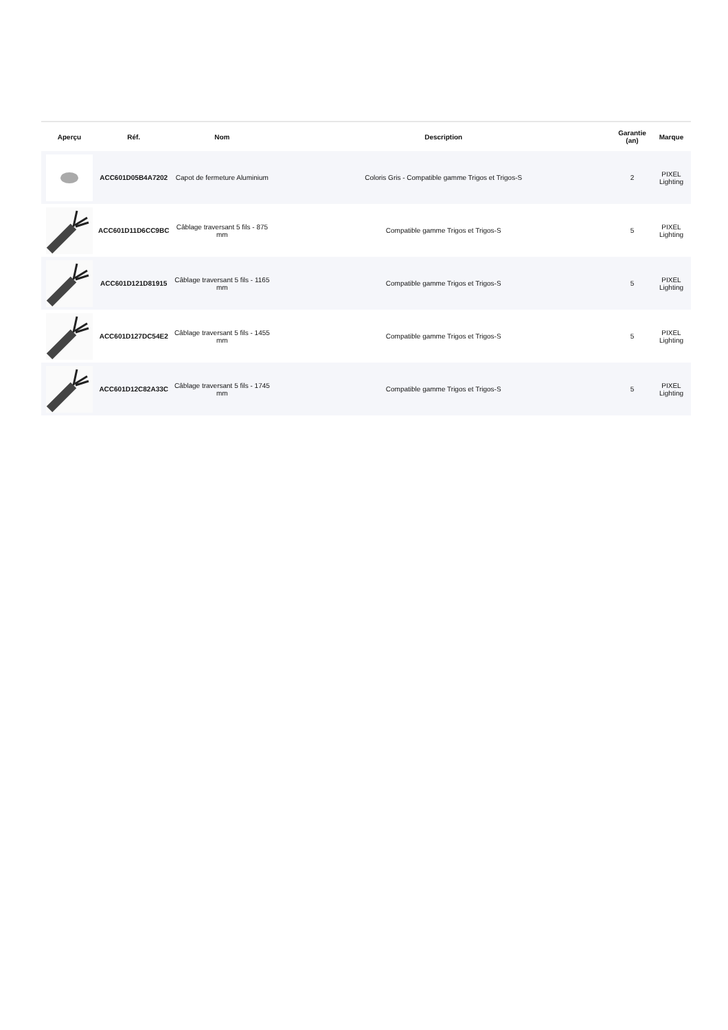| Aperçu | Réf. | Nom | Description | Garantie (an) | Marque |
| --- | --- | --- | --- | --- | --- |
| | ACC601D05B4A7202 | Capot de fermeture Aluminium | Coloris Gris - Compatible gamme Trigos et Trigos-S | 2 | PIXEL Lighting |
| | ACC601D11D6CC9BC | Câblage traversant 5 fils - 875 mm | Compatible gamme Trigos et Trigos-S | 5 | PIXEL Lighting |
| | ACC601D121D81915 | Câblage traversant 5 fils - 1165 mm | Compatible gamme Trigos et Trigos-S | 5 | PIXEL Lighting |
| | ACC601D127DC54E2 | Câblage traversant 5 fils - 1455 mm | Compatible gamme Trigos et Trigos-S | 5 | PIXEL Lighting |
| | ACC601D12C82A33C | Câblage traversant 5 fils - 1745 mm | Compatible gamme Trigos et Trigos-S | 5 | PIXEL Lighting |